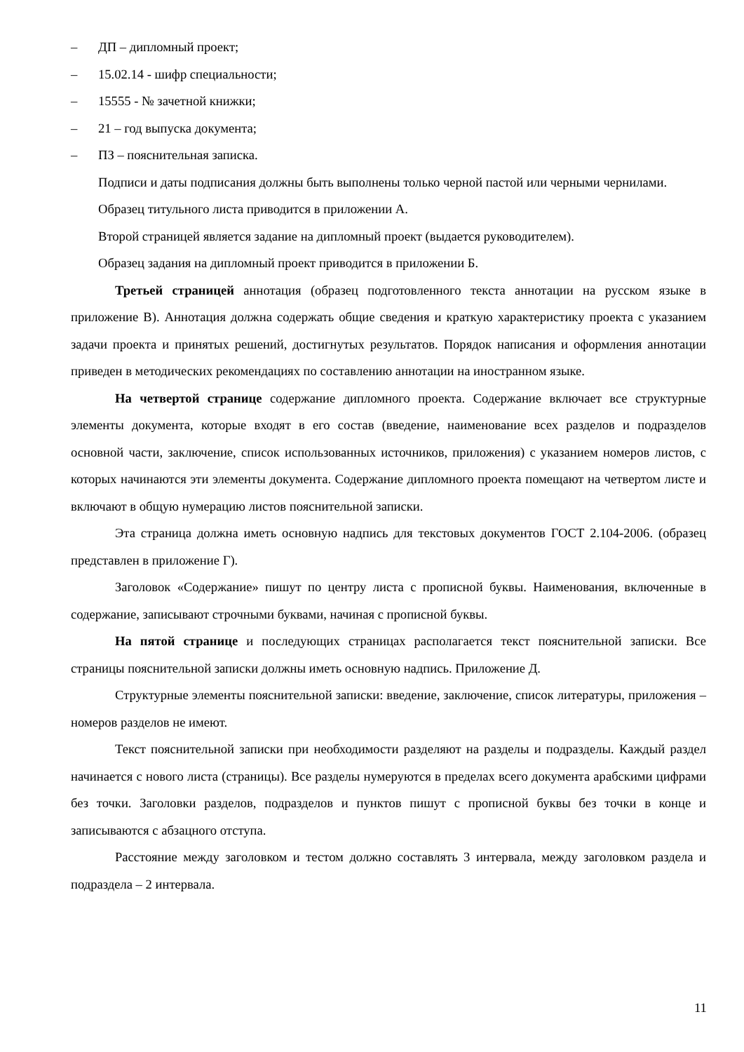– ДП – дипломный проект;
– 15.02.14 - шифр специальности;
– 15555 - № зачетной книжки;
– 21 – год выпуска документа;
– ПЗ – пояснительная записка.
Подписи и даты подписания должны быть выполнены только черной пастой или черными чернилами.
Образец титульного листа приводится в приложении А.
Второй страницей является задание на дипломный проект (выдается руководителем).
Образец задания на дипломный проект приводится в приложении Б.
Третьей страницей аннотация (образец подготовленного текста аннотации на русском языке в приложение В). Аннотация должна содержать общие сведения и краткую характеристику проекта с указанием задачи проекта и принятых решений, достигнутых результатов. Порядок написания и оформления аннотации приведен в методических рекомендациях по составлению аннотации на иностранном языке.
На четвертой странице содержание дипломного проекта. Содержание включает все структурные элементы документа, которые входят в его состав (введение, наименование всех разделов и подразделов основной части, заключение, список использованных источников, приложения) с указанием номеров листов, с которых начинаются эти элементы документа. Содержание дипломного проекта помещают на четвертом листе и включают в общую нумерацию листов пояснительной записки.
Эта страница должна иметь основную надпись для текстовых документов ГОСТ 2.104-2006. (образец представлен в приложение Г).
Заголовок «Содержание» пишут по центру листа с прописной буквы. Наименования, включенные в содержание, записывают строчными буквами, начиная с прописной буквы.
На пятой странице и последующих страницах располагается текст пояснительной записки. Все страницы пояснительной записки должны иметь основную надпись. Приложение Д.
Структурные элементы пояснительной записки: введение, заключение, список литературы, приложения – номеров разделов не имеют.
Текст пояснительной записки при необходимости разделяют на разделы и подразделы. Каждый раздел начинается с нового листа (страницы). Все разделы нумеруются в пределах всего документа арабскими цифрами без точки. Заголовки разделов, подразделов и пунктов пишут с прописной буквы без точки в конце и записываются с абзацного отступа.
Расстояние между заголовком и тестом должно составлять 3 интервала, между заголовком раздела и подраздела – 2 интервала.
11